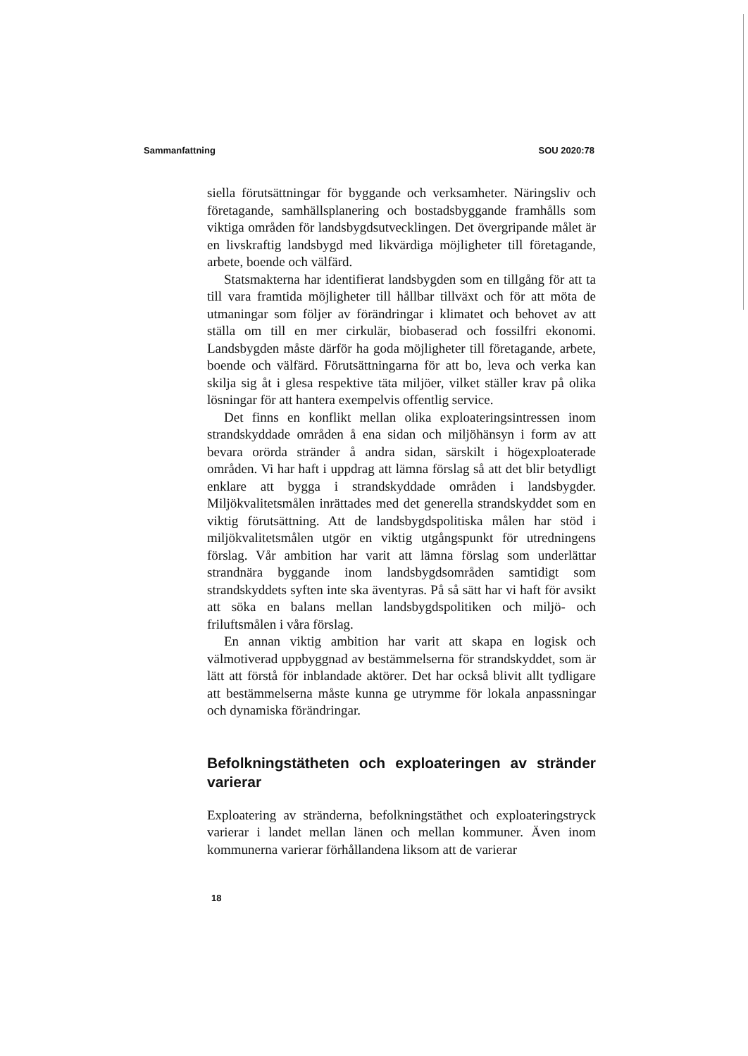Sammanfattning SOU 2020:78
siella förutsättningar för byggande och verksamheter. Näringsliv och företagande, samhällsplanering och bostadsbyggande framhålls som viktiga områden för landsbygdsutvecklingen. Det övergripande målet är en livskraftig landsbygd med likvärdiga möjligheter till företagande, arbete, boende och välfärd.
Statsmakterna har identifierat landsbygden som en tillgång för att ta till vara framtida möjligheter till hållbar tillväxt och för att möta de utmaningar som följer av förändringar i klimatet och behovet av att ställa om till en mer cirkulär, biobaserad och fossilfri ekonomi. Landsbygden måste därför ha goda möjligheter till företagande, arbete, boende och välfärd. Förutsättningarna för att bo, leva och verka kan skilja sig åt i glesa respektive täta miljöer, vilket ställer krav på olika lösningar för att hantera exempelvis offentlig service.
Det finns en konflikt mellan olika exploateringsintressen inom strandskyddade områden å ena sidan och miljöhänsyn i form av att bevara orörda stränder å andra sidan, särskilt i högexploaterade områden. Vi har haft i uppdrag att lämna förslag så att det blir betydligt enklare att bygga i strandskyddade områden i landsbygder. Miljökvalitetsmålen inrättades med det generella strandskyddet som en viktig förutsättning. Att de landsbygdspolitiska målen har stöd i miljökvalitetsmålen utgör en viktig utgångspunkt för utredningens förslag. Vår ambition har varit att lämna förslag som underlättar strandnära byggande inom landsbygdsområden samtidigt som strandskyddets syften inte ska äventyras. På så sätt har vi haft för avsikt att söka en balans mellan landsbygdspolitiken och miljö- och friluftsmålen i våra förslag.
En annan viktig ambition har varit att skapa en logisk och välmotiverad uppbyggnad av bestämmelserna för strandskyddet, som är lätt att förstå för inblandade aktörer. Det har också blivit allt tydligare att bestämmelserna måste kunna ge utrymme för lokala anpassningar och dynamiska förändringar.
Befolkningstätheten och exploateringen av stränder varierar
Exploatering av stränderna, befolkningstäthet och exploateringstryck varierar i landet mellan länen och mellan kommuner. Även inom kommunerna varierar förhållandena liksom att de varierar
18